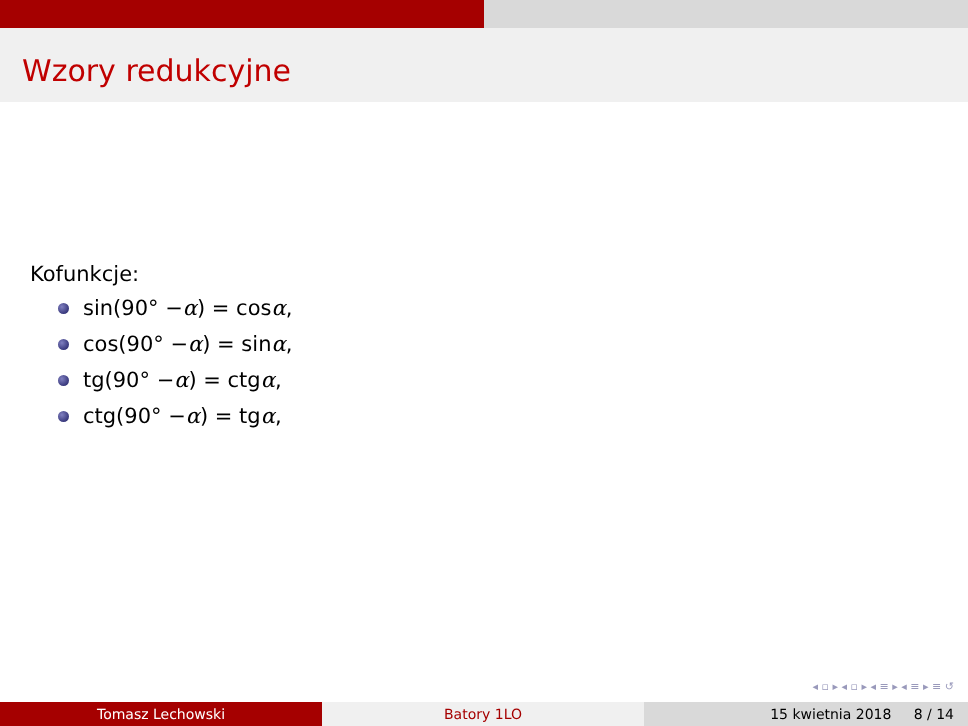Wzory redukcyjne
Kofunkcje:
sin(90° − α) = cos α,
cos(90° − α) = sin α,
tg(90° − α) = ctg α,
ctg(90° − α) = tg α,
◂ ▫ ▸ ◂ ▫ ▸ ◂ ≡ ▸ ◂ ≡ ▸ ≡ ↺
Tomasz Lechowski Batory 1LO 15 kwietnia 2018 8 / 14